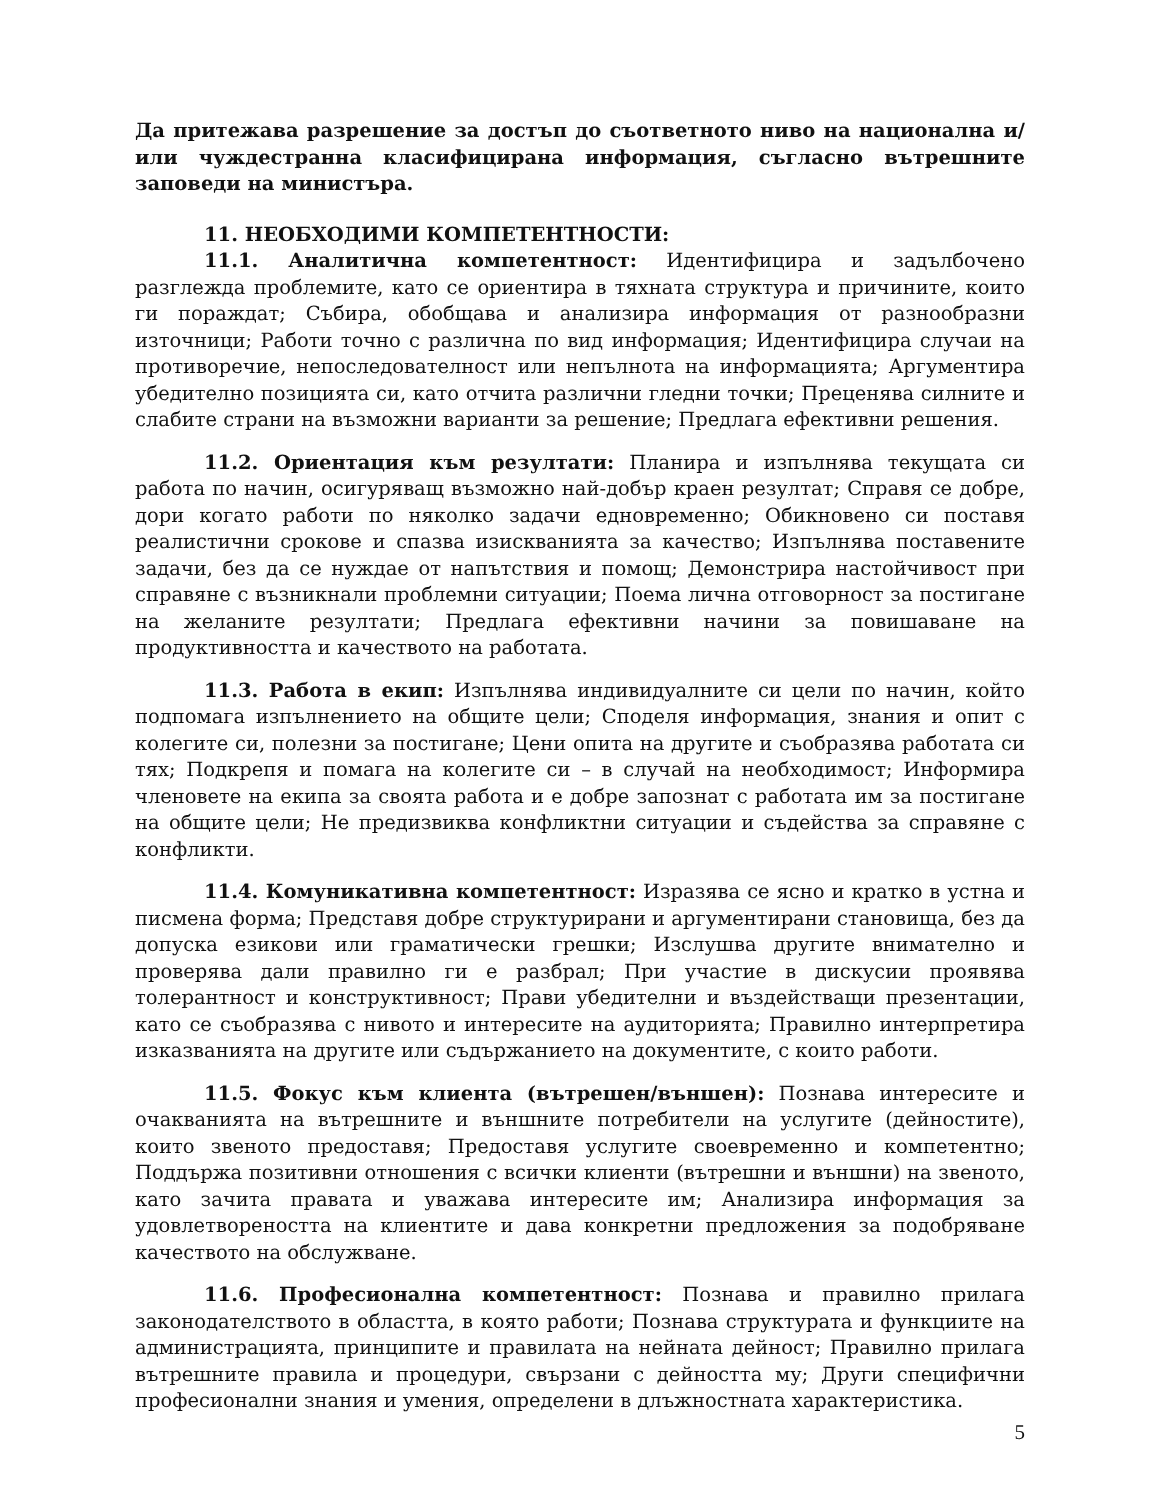Да притежава разрешение за достъп до съответното ниво на национална и/или чуждестранна класифицирана информация, съгласно вътрешните заповеди на министъра.
11. НЕОБХОДИМИ КОМПЕТЕНТНОСТИ:
11.1. Аналитична компетентност: Идентифицира и задълбочено разглежда проблемите, като се ориентира в тяхната структура и причините, които ги пораждат; Събира, обобщава и анализира информация от разнообразни източници; Работи точно с различна по вид информация; Идентифицира случаи на противоречие, непоследователност или непълнота на информацията; Аргументира убедително позицията си, като отчита различни гледни точки; Преценява силните и слабите страни на възможни варианти за решение; Предлага ефективни решения.
11.2. Ориентация към резултати: Планира и изпълнява текущата си работа по начин, осигуряващ възможно най-добър краен резултат; Справя се добре, дори когато работи по няколко задачи едновременно; Обикновено си поставя реалистични срокове и спазва изискванията за качество; Изпълнява поставените задачи, без да се нуждае от напътствия и помощ; Демонстрира настойчивост при справяне с възникнали проблемни ситуации; Поема лична отговорност за постигане на желаните резултати; Предлага ефективни начини за повишаване на продуктивността и качеството на работата.
11.3. Работа в екип: Изпълнява индивидуалните си цели по начин, който подпомага изпълнението на общите цели; Споделя информация, знания и опит с колегите си, полезни за постигане; Цени опита на другите и съобразява работата си тях; Подкрепя и помага на колегите си – в случай на необходимост; Информира членовете на екипа за своята работа и е добре запознат с работата им за постигане на общите цели; Не предизвиква конфликтни ситуации и съдейства за справяне с конфликти.
11.4. Комуникативна компетентност: Изразява се ясно и кратко в устна и писмена форма; Представя добре структурирани и аргументирани становища, без да допуска езикови или граматически грешки; Изслушва другите внимателно и проверява дали правилно ги е разбрал; При участие в дискусии проявява толерантност и конструктивност; Прави убедителни и въздействащи презентации, като се съобразява с нивото и интересите на аудиторията; Правилно интерпретира изказванията на другите или съдържанието на документите, с които работи.
11.5. Фокус към клиента (вътрешен/външен): Познава интересите и очакванията на вътрешните и външните потребители на услугите (дейностите), които звеното предоставя; Предоставя услугите своевременно и компетентно; Поддържа позитивни отношения с всички клиенти (вътрешни и външни) на звеното, като зачита правата и уважава интересите им; Анализира информация за удовлетвореността на клиентите и дава конкретни предложения за подобряване качеството на обслужване.
11.6. Професионална компетентност: Познава и правилно прилага законодателството в областта, в която работи; Познава структурата и функциите на администрацията, принципите и правилата на нейната дейност; Правилно прилага вътрешните правила и процедури, свързани с дейността му; Други специфични професионални знания и умения, определени в длъжностната характеристика.
5